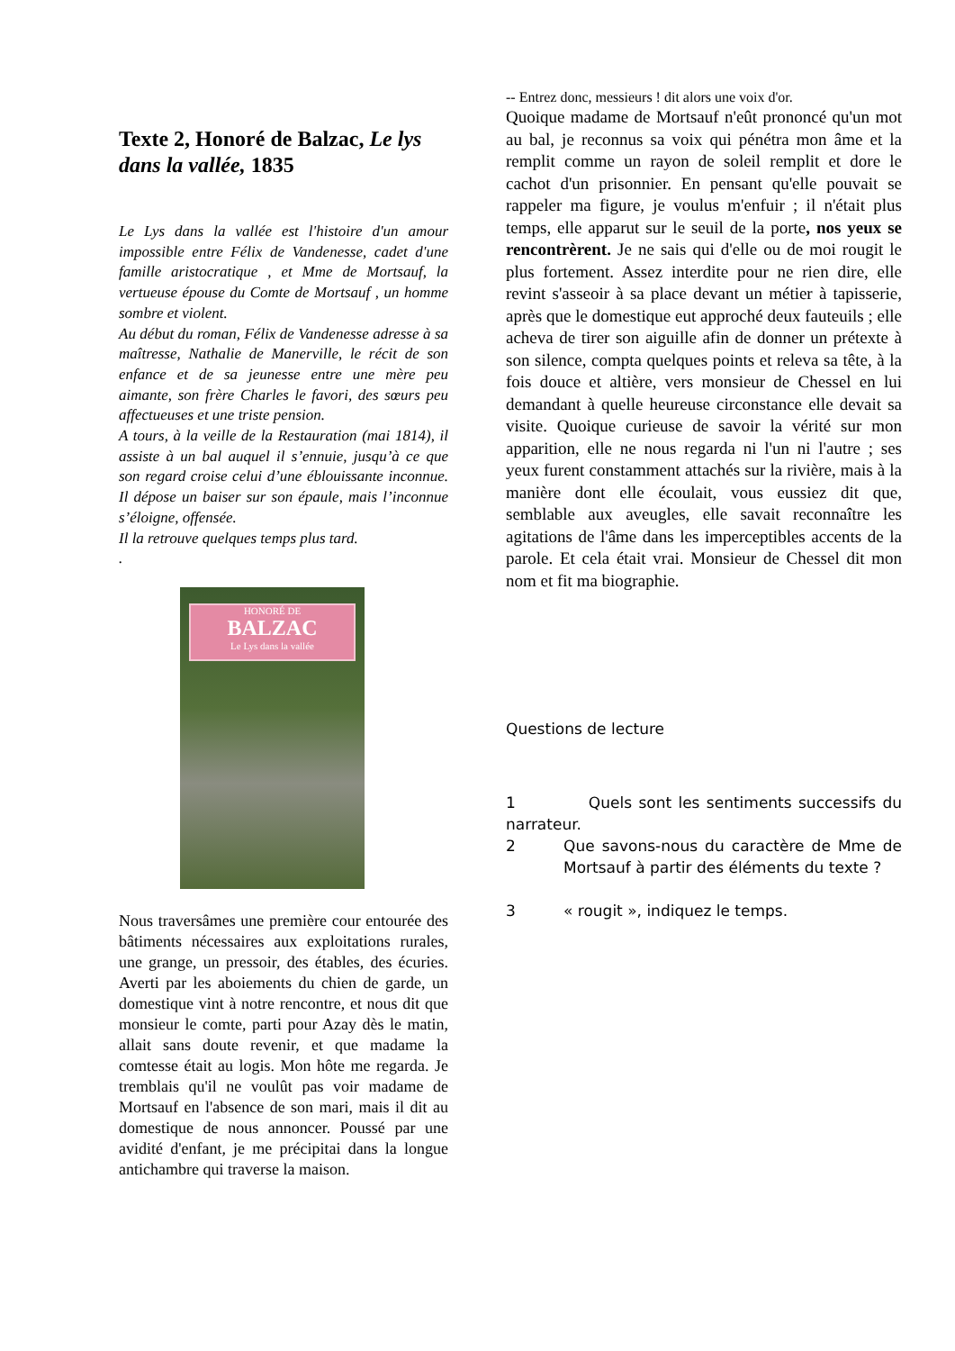Texte 2, Honoré de Balzac, Le lys dans la vallée, 1835
Le Lys dans la vallée est l'histoire d'un amour impossible entre Félix de Vandenesse, cadet d'une famille aristocratique , et Mme de Mortsauf, la vertueuse épouse du Comte de Mortsauf , un homme sombre et violent.
Au début du roman, Félix de Vandenesse adresse à sa maîtresse, Nathalie de Manerville, le récit de son enfance et de sa jeunesse entre une mère peu aimante, son frère Charles le favori, des sœurs peu affectueuses et une triste pension.
A tours, à la veille de la Restauration (mai 1814), il assiste à un bal auquel il s’ennuie, jusqu’à ce que son regard croise celui d’une éblouissante inconnue. Il dépose un baiser sur son épaule, mais l’inconnue s’éloigne, offensée.
Il la retrouve quelques temps plus tard.
.
HONORÉ DE
BALZAC
Le Lys dans la vallée
Nous traversâmes une première cour entourée des bâtiments nécessaires aux exploitations rurales, une grange, un pressoir, des étables, des écuries. Averti par les aboiements du chien de garde, un domestique vint à notre rencontre, et nous dit que monsieur le comte, parti pour Azay dès le matin, allait sans doute revenir, et que madame la comtesse était au logis. Mon hôte me regarda. Je tremblais qu'il ne voulût pas voir madame de Mortsauf en l'absence de son mari, mais il dit au domestique de nous annoncer. Poussé par une avidité d'enfant, je me précipitai dans la longue antichambre qui traverse la maison.
-- Entrez donc, messieurs ! dit alors une voix d'or.
Quoique madame de Mortsauf n'eût prononcé qu'un mot au bal, je reconnus sa voix qui pénétra mon âme et la remplit comme un rayon de soleil remplit et dore le cachot d'un prisonnier. En pensant qu'elle pouvait se rappeler ma figure, je voulus m'enfuir ; il n'était plus temps, elle apparut sur le seuil de la porte, nos yeux se rencontrèrent. Je ne sais qui d'elle ou de moi rougit le plus fortement. Assez interdite pour ne rien dire, elle revint s'asseoir à sa place devant un métier à tapisserie, après que le domestique eut approché deux fauteuils ; elle acheva de tirer son aiguille afin de donner un prétexte à son silence, compta quelques points et releva sa tête, à la fois douce et altière, vers monsieur de Chessel en lui demandant à quelle heureuse circonstance elle devait sa visite. Quoique curieuse de savoir la vérité sur mon apparition, elle ne nous regarda ni l'un ni l'autre ; ses yeux furent constamment attachés sur la rivière, mais à la manière dont elle écoulait, vous eussiez dit que, semblable aux aveugles, elle savait reconnaître les agitations de l'âme dans les imperceptibles accents de la parole. Et cela était vrai. Monsieur de Chessel dit mon nom et fit ma biographie.
Questions de lecture
1 Quels sont les sentiments successifs du narrateur.
2 Que savons-nous du caractère de Mme de Mortsauf à partir des éléments du texte ?
3 « rougit », indiquez le temps.